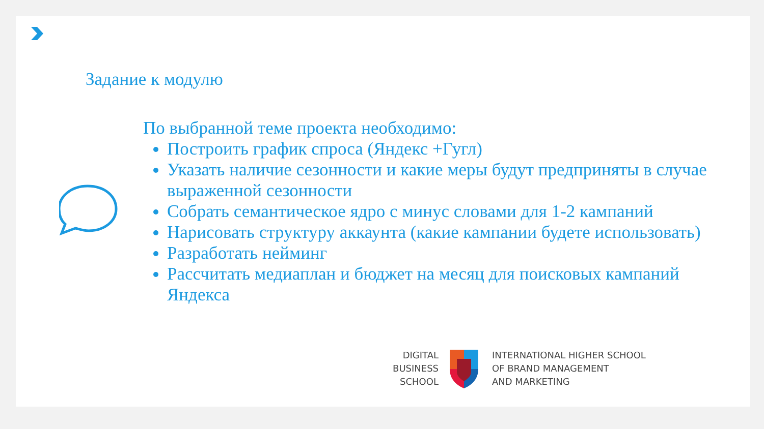Задание к модулю
По выбранной теме проекта необходимо:
Построить график спроса (Яндекс +Гугл)
Указать наличие сезонности и какие меры будут предприняты в случае выраженной сезонности
Собрать семантическое ядро с минус словами для 1-2 кампаний
Нарисовать структуру аккаунта (какие кампании будете использовать)
Разработать нейминг
Рассчитать медиаплан и бюджет на месяц для поисковых кампаний Яндекса
DIGITAL
BUSINESS
SCHOOL
INTERNATIONAL HIGHER SCHOOL
OF BRAND MANAGEMENT
AND MARKETING